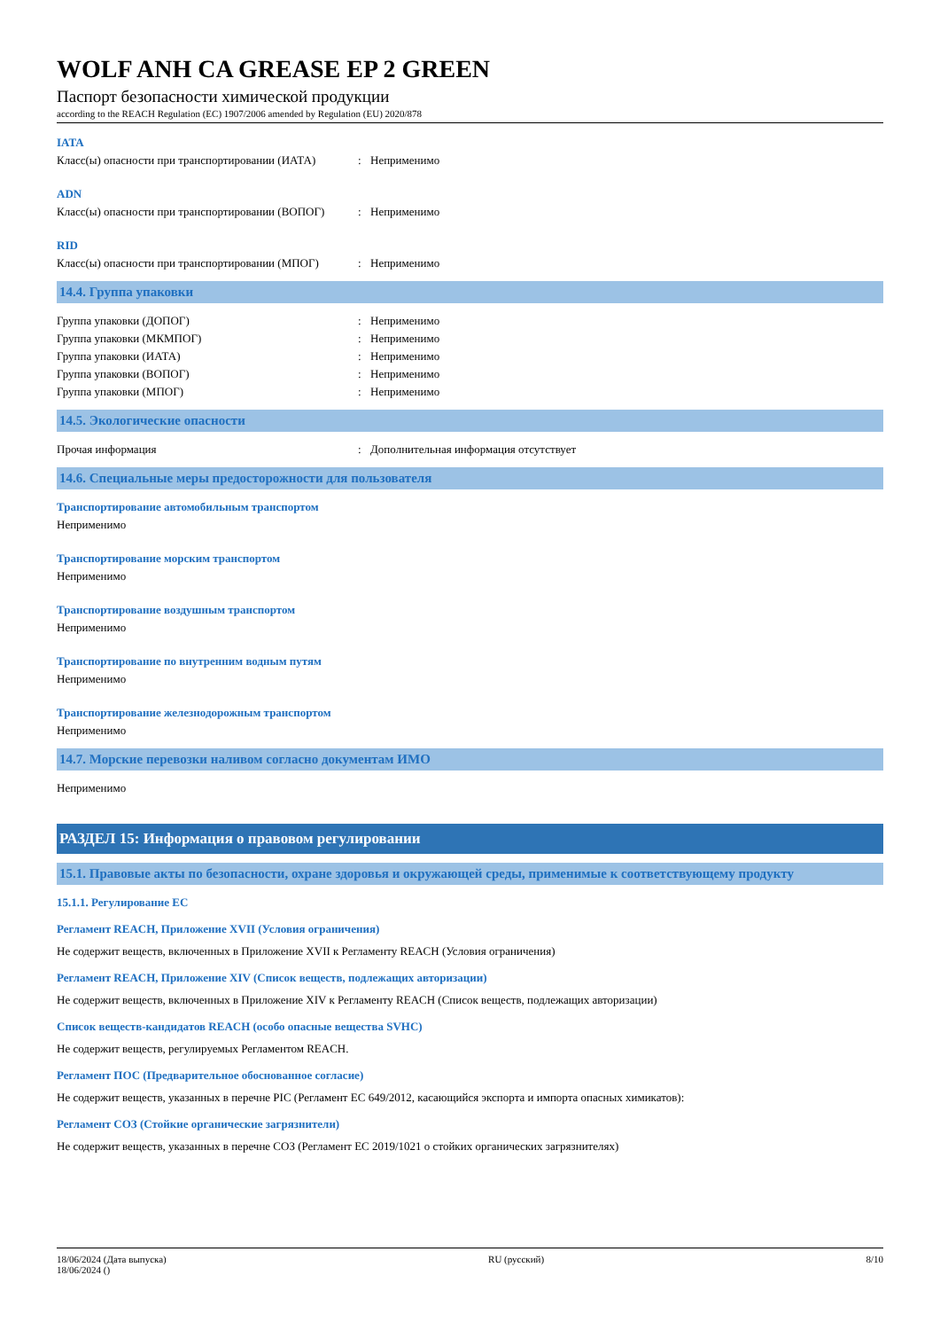WOLF ANH CA GREASE EP 2 GREEN
Паспорт безопасности химической продукции
according to the REACH Regulation (EC) 1907/2006 amended by Regulation (EU) 2020/878
IATA
Класс(ы) опасности при транспортировании (ИАТА): Неприменимо
ADN
Класс(ы) опасности при транспортировании (ВОПОГ): Неприменимо
RID
Класс(ы) опасности при транспортировании (МПОГ): Неприменимо
14.4. Группа упаковки
Группа упаковки (ДОПОГ): Неприменимо
Группа упаковки (МКМПОГ): Неприменимо
Группа упаковки (ИАТА): Неприменимо
Группа упаковки (ВОПОГ): Неприменимо
Группа упаковки (МПОГ): Неприменимо
14.5. Экологические опасности
Прочая информация: Дополнительная информация отсутствует
14.6. Специальные меры предосторожности для пользователя
Транспортирование автомобильным транспортом
Неприменимо
Транспортирование морским транспортом
Неприменимо
Транспортирование воздушным транспортом
Неприменимо
Транспортирование по внутренним водным путям
Неприменимо
Транспортирование железнодорожным транспортом
Неприменимо
14.7. Морские перевозки наливом согласно документам ИМО
Неприменимо
РАЗДЕЛ 15: Информация о правовом регулировании
15.1. Правовые акты по безопасности, охране здоровья и окружающей среды, применимые к соответствующему продукту
15.1.1. Регулирование ЕС
Регламент REACH, Приложение XVII (Условия ограничения)
Не содержит веществ, включенных в Приложение XVII к Регламенту REACH (Условия ограничения)
Регламент REACH, Приложение XIV (Список веществ, подлежащих авторизации)
Не содержит веществ, включенных в Приложение XIV к Регламенту REACH (Список веществ, подлежащих авторизации)
Список веществ-кандидатов REACH (особо опасные вещества SVHC)
Не содержит веществ, регулируемых Регламентом REACH.
Регламент ПОС (Предварительное обоснованное согласие)
Не содержит веществ, указанных в перечне PIC (Регламент ЕС 649/2012, касающийся экспорта и импорта опасных химикатов):
Регламент СОЗ (Стойкие органические загрязнители)
Не содержит веществ, указанных в перечне СОЗ (Регламент ЕС 2019/1021 о стойких органических загрязнителях)
18/06/2024 (Дата выпуска)
18/06/2024 () RU (русский) 8/10